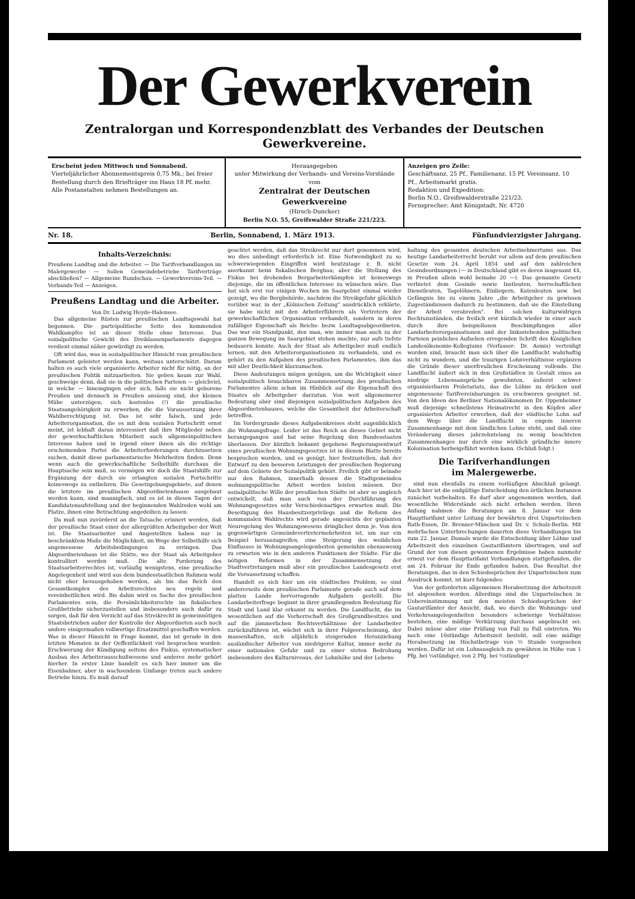Der Gewerkverein
Zentralorgan und Korrespondenzblatt des Verbandes der Deutschen Gewerkvereine.
Erscheint jeden Mittwoch und Sonnabend.
Vierteljährlicher Abonnementspreis 0,75 Mk.; bei freier Bestellung durch den Briefträger ins Haus 18 Pf. mehr.
Alle Postanstalten nehmen Bestellungen an.
Herausgegeben
unter Mitwirkung der Verbands- und Vereins-Vorstände
vom
Zentralrat der Deutschen Gewerkvereine
(Hirsch-Duncker)
Berlin N.O. 55, Greifswalder Straße 221/223.
Anzeigen pro Zeile:
Geschäftsanz. 25 Pf., Familienanz. 15 Pf. Vereinsanz. 10 Pf., Arbeitsmarkt gratis.
Redaktion und Expedition:
Berlin N.O., Greifswalderstraße 221/23.
Fernsprecher: Amt Königstadt, Nr. 4720
Nr. 18. Berlin, Sonnabend, 1. März 1913. Fünfundvierzigster Jahrgang.
Inhalts-Verzeichnis:
Preußens Landtag und die Arbeiter. — Die Tarifverhandlungen im Malergewerbe — Sollen Gemeindebetriebe Tarifverträge abschließen? — Allgemeine Rundschau. — Gewerkvereins-Teil. — Verbands-Teil — Anzeigen.
Preußens Landtag und die Arbeiter.
Von Dr. Ludwig Heyde-Halensee.
Das allgemeine Rüsten zur preußischen Landtagswahl hat begonnen. Die parteipolitische Seite des kommenden Wahlkampfes ist an dieser Stelle ohne Interesse. Das sozialpolitische Gewicht des Dreiklassenparlaments dagegen verdient einmal näher gewürdigt zu werden.
Oft wird das, was in sozialpolitischer Hinsicht vom preußischen Parlament geleistet werden kann, weitaus unterschätzt. Darum halten es auch viele organisierte Arbeiter nicht für nötig, an der preußischen Politik mitzuarbeiten. Sie geben kaum zur Wahl, geschweige denn, daß sie in die politischen Parteien — gleichviel, in welche — hineingingen oder sich, falls sie nicht geborene Preußen und dennoch in Preußen ansässig sind, der kleinen Mühe unterzögen, sich kostenlos (!) die preußische Staatsangehörigkeit zu erwerben, die die Voraussetzung ihrer Wahlberechtigung ist. Das ist sehr falsch, und jede Arbeiterorganisation, die es mit dem sozialen Fortschritt ernst meint, ist lebhaft daran interessiert daß ihre Mitglieder neben der gewerkschaftlichen Mitarbeit auch allgemeinpolitisches Interesse haben und in irgend einer ihnen als die richtige erscheinenden Partei die Arbeiterforderungen durchzusetzen suchen, damit diese parlamentarische Mehrheiten finden. Denn wenn auch die gewerkschaftliche Selbsthilfe durchaus die Hauptsache sein muß, so vermögen wir doch die Staatshilfe zur Ergänzung der durch sie erlangten sozialen Fortschritte keineswegs zu entbehren. Die Gesetzgebungsgebiete, auf denen die letztere im preußischen Abgeordnetenhause ausgebaut werden kann, sind mannigfach, und es ist in diesen Tagen der Kandidatenaufstellung und der beginnenden Wahlreden wohl am Platze, ihnen eine Betrachtung angedeihen zu lassen.
Da muß nun zuvörderst an die Tatsache erinnert werden, daß der preußische Staat einer der allergrößten Arbeitgeber der Welt ist. Die Staatsarbeiter und Angestellten haben nur in beschränktem Maße die Möglichkeit, im Wege der Selbsthilfe sich angemessene Arbeitsbedingungen zu erringen. Das Abgeordnetenhaus ist die Stätte, wo der Staat als Arbeitgeber kontrolliert werden muß. Die alte Forderung des Staatsarbeiterrechtes ist, vorläufig wenigstens, eine preußische Angelegenheit und wird aus dem bundesstaatlichen Rahmen wohl nicht eher herausgehoben werden, als bis das Reich den Gesamtkomplex des Arbeitsrechtes neu regeln und vereinheitlichen wird. Bis dahin wird es Sache des preußischen Parlamentes sein, die Persönlichkeitsrechte im fiskalischen Großbetriebe sicherzustellen und insbesondere auch dafür zu sorgen, daß für den Verzicht auf das Streikrecht in gemeinnötigen Staatsbetrieben außer der Kontrolle der Abgeordneten auch noch andere einigermaßen vollwertige Ersatzmittel geschaffen werden. Was in dieser Hinsicht in Frage kommt, das ist gerade in den letzten Monaten in der Oeffentlichkeit viel besprochen worden: Erschwerung der Kündigung seitens des Fiskus, systematischer Ausbau des Arbeiterausschußwesens und anderes mehr gehört hierher. In erster Linie handelt es sich hier immer um die Eisenbahner, aber in wachsendem Umfange treten auch andere Betriebe hinzu. Es muß darauf
geachtet werden, daß das Streikrecht nur dort genommen wird, wo dies unbedingt erforderlich ist. Eine Notwendigkeit zu so schwerwiegenden Eingriffen wird heutzutage z. B. nicht anerkannt beim fiskalischen Bergbau; aber die Stellung des Fiskus bei drohenden Bergarbeiterkämpfen ist keineswegs diejenige, die im öffentlichen Interesse zu wünschen wäre. Das hat sich erst vor einigen Wochen im Saargebiet einmal wieder gezeigt, wo die Bergbehörde, nachdem die Streikgefahr glücklich vorüber war, in der „Kölnischen Zeitung" ausdrücklich erklärte, sie habe nicht mit den Arbeiterführern als Vertretern der gewerkschaftlichen Organisation verhandelt, sondern in deren zufälliger Eigenschaft als Reichs- bezw. Landtagsabgeordneten. Das war ein Standpunkt, den man, wie immer man auch zu der ganzen Bewegung im Saargebiet stehen mochte, nur aufs tiefste bedauern konnte. Auch der Staat als Arbeitgeber muß endlich lernen, mit den Arbeiterorganisationen zu verhandeln, und es gehört zu den Aufgaben des preußischen Parlamentes, ihm das mit aller Deutlichkeit klarzumachen.
Diese Andeutungen mögen genügen, um die Wichtigkeit einer sozialpolitisch brauchbaren Zusammensetzung des preußischen Parlamentes allein schon im Hinblick auf die Eigenschaft des Staates als Arbeitgeber darzutun. Von weit allgemeinerer Bedeutung aber sind diejenigen sozialpolitischen Aufgaben des Abgeordnetenhauses, welche die Gesamtheit der Arbeiterschaft betreffen.
Im Vordergrunde dieses Aufgabenkreises steht augenblicklich die Wohnungsfrage. Leider ist das Reich an dieses Gebiet nicht herangegangen und hat seine Regelung den Bundesstaaten überlassen. Der kürzlich bekannt gegebene Regierungsentwurf eines preußischen Wohnungsgesetzes ist in diesem Blatte bereits besprochen worden, und es genügt, hier festzustellen, daß der Entwurf zu den besseren Leistungen der preußischen Regierung auf dem Gebiete der Sozialpolitik gehört. Freilich gibt er beinahe nur den Rahmen, innerhalb dessen die Stadtgemeinden wohnungspolitische Arbeit werden leisten müssen. Der sozialpolitische Wille der preußischen Städte ist aber so ungleich entwickelt, daß man auch von der Durchführung des Wohnungsgesetzes sehr Verschiedenartiges erwarten muß. Die Beseitigung des Hausbesitzerprivilegs und die Reform des kommunalen Wahlrechts wird gerade angesichts der geplanten Neuregelung des Wohnungswesens dringlicher denn je. Von den gegenwärtigen Gemeindevertretermehrheiten ist, um nur ein Beispiel herauszugreifen, eine Steigerung des weiblichen Einflusses in Wohnungsangelegenheiten gemeinhin ebensowenig zu erwarten wie in den anderen Funktionen der Städte. Für die nötigen Reformen in der Zusammensetzung der Stadtvertretungen muß aber ein preußisches Landesgesetz erst die Voraussetzung schaffen.
Handelt es sich hier um ein städtisches Problem, so sind andererseits dem preußischen Parlamente gerade auch auf dem platten Lande hervorragende Aufgaben gestellt. Die Landarbeiterfrage beginnt in ihrer grundlegenden Bedeutung für Stadt und Land klar erkannt zu werden. Die Landflucht, die im wesentlichen auf die Vorherrschaft des Großgrundbesitzes und auf die jämmerlichen Rechtsverhältnisse der Landarbeiter zurückzuführen ist, wächst sich in ihrer Folgeerscheinung, der massenhaften, sich alljährlich steigernden Heranziehung ausländischer Arbeiter von niedrigerer Kultur, immer mehr zu einer nationalen Gefahr und zu einer steten Bedrohung insbesondere des Kulturniveaus, der Lohnhöhe und der Lebens-
haltung des gesamten deutschen Arbeitnehmertums aus. Das heutige Landarbeiterrecht beruht vor allem auf dem preußischen Gesetze vom 24. April 1854 und auf den zahlreichen Gesindeordnungen (— in Deutschland gibt es deren insgesamt 44, in Preußen allein wohl beinahe 20 —). Das genannte Gesetz verbietet dem Gesinde sowie Instleuten, herrschaftlichen Dienstleuten, Tagelöhnern, Einliegern, Katenleuten usw. bei Gefängnis bis zu einem Jahre „die Arbeitgeber zu gewissen Zugeständnissen dadurch zu bestimmen, daß sie die Einstellung der Arbeit verabreden". Bei solchen kulturwidrigen Rechtszuständen, die freilich erst kürzlich wieder in einer auch durch ihre beispiellosen Beschimpfungen aller Landarbeiterorganisationen und der linksstehenden politischen Parteien peinliches Aufsehen erregenden Schrift des Königlichen Landesökonomie-Kollegiums (Verfasser: Dr. Asmis) verteidigt worden sind, braucht man sich über die Landflucht wahrhaftig nicht zu wundern, und die traurigen Lohnverhältnisse ergänzen die Gründe dieser unerfreulichen Erscheinung vollends. Die Landflucht äußert sich in den Großstädten in Gestalt eines an niedrige Lebensansprüche gewohnten, äußerst schwer organisierbaren Proletariats, das die Löhne zu drücken und angemessene Tarifvereinbarungen zu erschweren geeignet ist. Von den Ideen des Berliner Nationalökonomen Dr. Oppenheimer muß diejenige schnellstens Heimatrecht in den Köpfen aller organisierten Arbeiter erwerben, daß der städtische Lohn auf dem Wege über die Landflucht in engem inneren Zusammenhange mit dem ländlichen Lohne steht, und daß eine Veränderung dieses jahrzehntelang zu wenig beachteten Zusammenhanges nur durch eine wirklich gründliche innere Kolonisation herbeigeführt werden kann. (Schluß folgt.)
Die Tarifverhandlungen
im Malergewerbe.
sind nun ebenfalls zu einem vorläufigen Abschluß gelangt. Auch hier ist die endgültige Entscheidung den örtlichen Instanzen zunächst vorbehalten. Es darf aber angenommen werden, daß wesentliche Widerstände sich nicht erheben werden. Ihren Anfang nahmen die Beratungen am 8. Januar vor dem Haupttarifamt unter Leitung der bewährten drei Unparteiischen Rath-Essen, Dr. Brenner-München und Dr. v. Schulz-Berlin. Mit mehrfachen Unterbrechungen dauerten diese Verhandlungen bis zum 22. Januar. Damals wurde die Entscheidung über Löhne und Arbeitszeit den einzelnen Gautarifämtern übertragen, und auf Grund der von diesen gewonnenen Ergebnisse haben nunmehr erneut vor dem Haupttarifamt Verhandlungen stattgefunden, die am 24. Februar ihr Ende gefunden haben. Das Resultat der Beratungen, das in den Schiedssprüchen der Unparteiischen zum Ausdruck kommt, ist kurz folgendes:
Von der geforderten allgemeinen Herabsetzung der Arbeitszeit ist abgesehen worden. Allerdings sind die Unparteiischen in Uebereinstimmung mit den meisten Schiedssprüchen der Gautarifämter der Ansicht, daß, wo durch die Wohnungs- und Verkehrsangelegenheiten besonders schwierige Verhältnisse bestehen, eine mäßige Verkürzung durchaus angebracht sei. Dabei müsse aber eine Prüfung von Fall zu Fall eintreten. Wo noch eine 10stündige Arbeitszeit besteht, soll eine mäßige Herabsetzung im Höchstbetrage von ½ Stunde vorgesehen werden. Dafür ist ein Lohnausgleich zu gewähren in Höhe von 1 Pfg. bei ¼stündiger, von 2 Pfg. bei ½stündiger